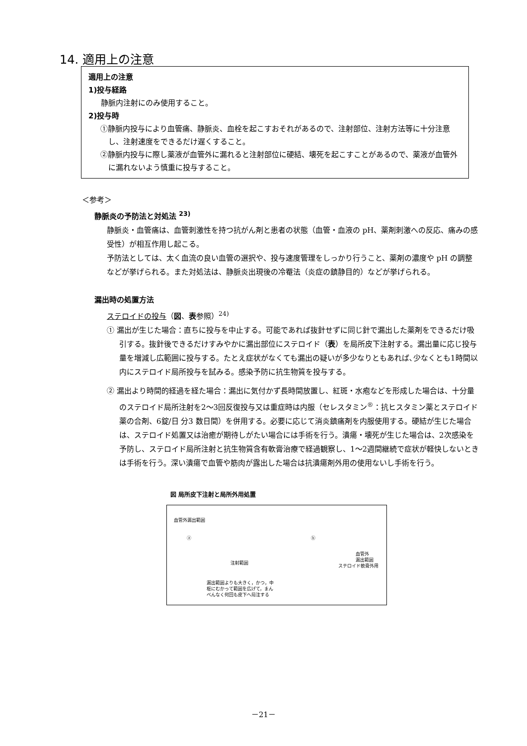14. 適用上の注意
適用上の注意
1)投与経路
静脈内注射にのみ使用すること。
2)投与時
①静脈内投与により血管痛、静脈炎、血栓を起こすおそれがあるので、注射部位、注射方法等に十分注意し、注射速度をできるだけ遅くすること。
②静脈内投与に際し薬液が血管外に漏れると注射部位に硬結、壊死を起こすことがあるので、薬液が血管外に漏れないよう慎重に投与すること。
＜参考＞
静脈炎の予防法と対処法 <sup>23)</sup>
静脈炎・血管痛は、血管刺激性を持つ抗がん剤と患者の状態（血管・血液の pH、薬剤刺激への反応、痛みの感受性）が相互作用し起こる。
予防法としては、太く血流の良い血管の選択や、投与速度管理をしっかり行うこと、薬剤の濃度や pH の調整などが挙げられる。また対処法は、静脈炎出現後の冷罨法（炎症の鎮静目的）などが挙げられる。
漏出時の処置方法
ステロイドの投与（図、表参照）<sup>24)</sup>
① 漏出が生じた場合：直ちに投与を中止する。可能であれば抜針せずに同じ針で漏出した薬剤をできるだけ吸引する。抜針後できるだけすみやかに漏出部位にステロイド（表）を局所皮下注射する。漏出量に応じ投与量を増減し広範囲に投与する。たとえ症状がなくても漏出の疑いが多少なりともあれば､少なくとも1時間以内にステロイド局所投与を試みる。感染予防に抗生物質を投与する。
② 漏出より時間的経過を経た場合：漏出に気付かず長時間放置し、紅斑・水疱などを形成した場合は、十分量のステロイド局所注射を2～3回反復投与又は重症時は内服（セレスタミン<sup>®</sup>：抗ヒスタミン薬とステロイド薬の合剤、6錠/日 分3 数日間）を併用する。必要に応じて消炎鎮痛剤を内服使用する。硬結が生じた場合は、ステロイド処置又は治癒が期待しがたい場合には手術を行う。潰瘍・壊死が生じた場合は、2次感染を予防し、ステロイド局所注射と抗生物質含有軟膏治療で経過観察し、1～2週間継続で症状が軽快しないときは手術を行う。深い潰瘍で血管や筋肉が露出した場合は抗潰瘍剤外用の使用ないし手術を行う。
図 局所皮下注射と局所外用処置
血管外漏出範囲
ⓐ ⓑ
血管外
漏出範囲
注射範囲
ステロイド軟膏外用
漏出範囲よりも大きく，かつ，中
枢にむかって範囲を広げて，まん
べんなく何回も皮下へ局注する
－21－